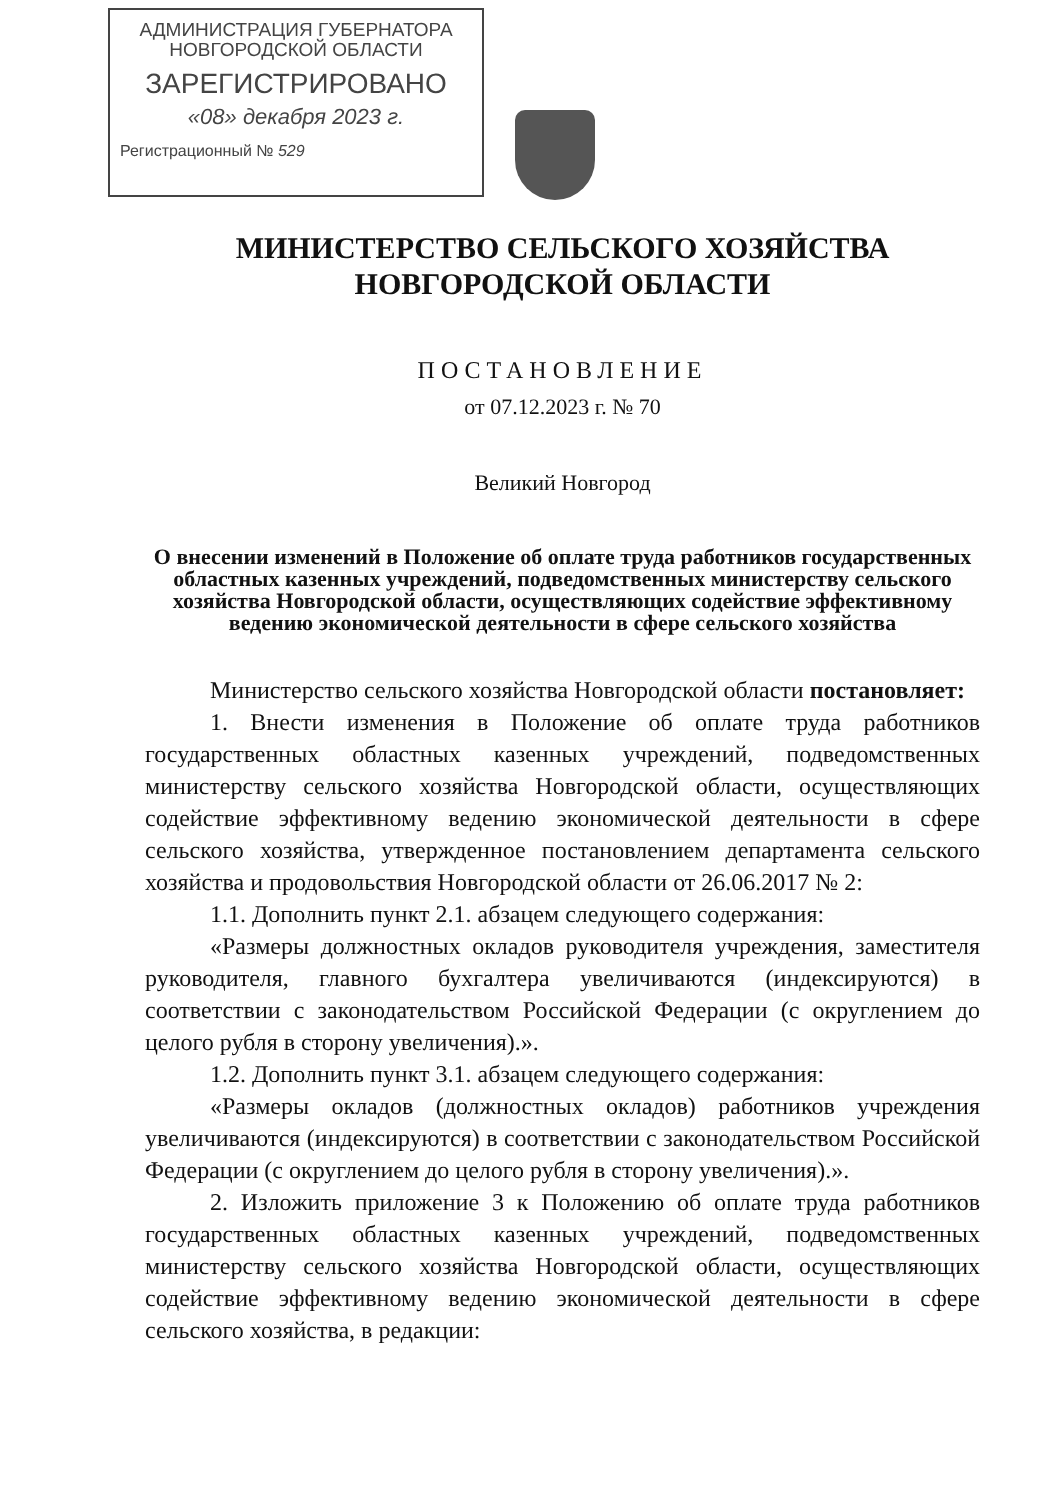АДМИНИСТРАЦИЯ ГУБЕРНАТОРА
НОВГОРОДСКОЙ ОБЛАСТИ
ЗАРЕГИСТРИРОВАНО
«08» декабря 2023 г.
Регистрационный № 529
МИНИСТЕРСТВО СЕЛЬСКОГО ХОЗЯЙСТВА
НОВГОРОДСКОЙ ОБЛАСТИ
ПОСТАНОВЛЕНИЕ
от 07.12.2023 г. № 70
Великий Новгород
О внесении изменений в Положение об оплате труда работников государственных областных казенных учреждений, подведомственных министерству сельского хозяйства Новгородской области, осуществляющих содействие эффективному ведению экономической деятельности в сфере сельского хозяйства
Министерство сельского хозяйства Новгородской области постановляет:
1. Внести изменения в Положение об оплате труда работников государственных областных казенных учреждений, подведомственных министерству сельского хозяйства Новгородской области, осуществляющих содействие эффективному ведению экономической деятельности в сфере сельского хозяйства, утвержденное постановлением департамента сельского хозяйства и продовольствия Новгородской области от 26.06.2017 № 2:
1.1. Дополнить пункт 2.1. абзацем следующего содержания:
«Размеры должностных окладов руководителя учреждения, заместителя руководителя, главного бухгалтера увеличиваются (индексируются) в соответствии с законодательством Российской Федерации (с округлением до целого рубля в сторону увеличения).».
1.2. Дополнить пункт 3.1. абзацем следующего содержания:
«Размеры окладов (должностных окладов) работников учреждения увеличиваются (индексируются) в соответствии с законодательством Российской Федерации (с округлением до целого рубля в сторону увеличения).».
2. Изложить приложение 3 к Положению об оплате труда работников государственных областных казенных учреждений, подведомственных министерству сельского хозяйства Новгородской области, осуществляющих содействие эффективному ведению экономической деятельности в сфере сельского хозяйства, в редакции: